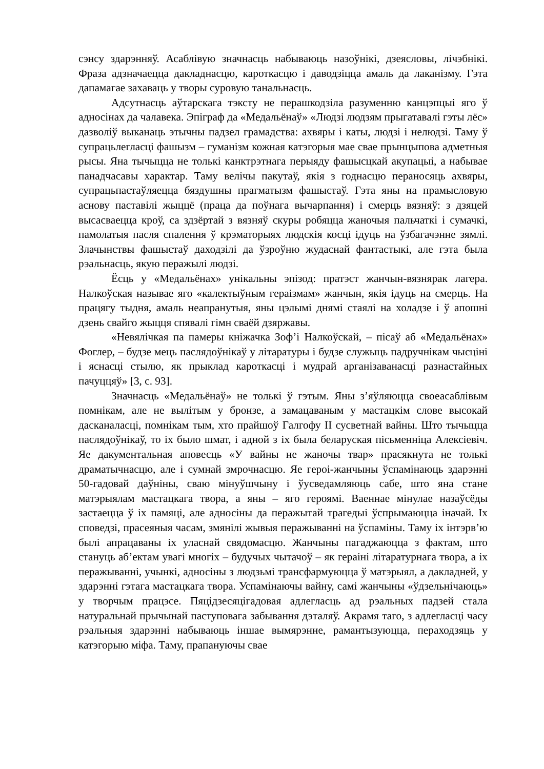сэнсу здарэнняў. Асаблівую значнасць набываюць назоўнікі, дзеясловы, лічэбнікі. Фраза адзначаецца дакладнасцю, кароткасцю і даводзіцца амаль да лаканізму. Гэта дапамагае захаваць у творы суровую танальнасць.
Адсутнасць аўтарскага тэксту не перашкодзіла разуменню канцэпцыі яго ў адносінах да чалавека. Эпіграф да «Медальёнаў» «Людзі людзям прыгатавалі гэты лёс» дазволіў выканаць этычны падзел грамадства: ахвяры і каты, людзі і нелюдзі. Таму ў супрацьлегласці фашызм – гуманізм кожная катэгорыя мае свае прынцыпова адметныя рысы. Яна тычыцца не толькі канктрэтнага перыяду фашысцкай акупацыі, а набывае панадчасавы характар. Таму велічы пакутаў, якія з годнасцю пераносяць ахвяры, супрацьпастаўляецца бяздушны прагматызм фашыстаў. Гэта яны на прамысловую аснову паставілі жыццё (праца да поўнага вычарпання) і смерць вязняў: з дзяцей высасваецца кроў, са здзёртай з вязняў скуры робяцца жаночыя пальчаткі і сумачкі, памолатыя пасля спалення ў крэматорыях людскія косці ідуць на ўзбагачэнне зямлі. Злачынствы фашыстаў даходзілі да ўзроўню жудаснай фантастыкі, але гэта была рэальнасць, якую перажылі людзі.
Ёсць у «Медальёнах» унікальны эпізод: пратэст жанчын-вязнярак лагера. Налкоўская называе яго «калектыўным гераізмам» жанчын, якія ідуць на смерць. На працягу тыдня, амаль неапранутыя, яны цэлымі днямі стаялі на холадзе і ў апошні дзень свайго жыцця спявалі гімн сваёй дзяржавы.
«Невялічкая па памеры кніжачка Зоф’і Налкоўскай, – пісаў аб «Медальёнах» Фоглер, – будзе мець паслядоўнікаў у літаратуры і будзе служыць падручнікам чысціні і яснасці стылю, як прыклад кароткасці і мудрай арганізаванасці разнастайных пачуццяў» [3, с. 93].
Значнасць «Медальёнаў» не толькі ў гэтым. Яны з’яўляюцца своеасаблівым помнікам, але не вылітым у бронзе, а замацаваным у мастацкім слове высокай дасканаласці, помнікам тым, хто прайшоў Галгофу II сусветнай вайны. Што тычыцца паслядоўнікаў, то іх было шмат, і адной з іх была беларуская пісьменніца Алексіевіч. Яе дакументальная аповесць «У вайны не жаночы твар» прасякнута не толькі драматычнасцю, але і сумнай змрочнасцю. Яе героі-жанчыны ўспамінаюць здарэнні 50-гадовай даўніны, сваю мінуўшчыну і ўусведамляюць сабе, што яна стане матэрыялам мастацкага твора, а яны – яго героямі. Ваеннае мінулае назаўсёды застаецца ў іх памяці, але адносіны да перажытай трагедыі ўспрымаюцца іначай. Іх споведзі, прасеяныя часам, змянілі жывыя перажыванні на ўспаміны. Таму іх інтэрв’ю былі апрацаваны іх уласнай свядомасцю. Жанчыны пагаджаюцца з фактам, што стануць аб’ектам увагі многіх – будучых чытачоў – як гераіні літаратурнага твора, а іх перажыванні, учынкі, адносіны з людзьмі трансфармуюцца ў матэрыял, а дакладней, у здарэнні гэтага мастацкага твора. Успамінаючы вайну, самі жанчыны «ўдзельнічаюць» у творчым працэсе. Пяцідзесяцігадовая адлегласць ад рэальных падзей стала натуральнай прычынай паступовага забывання дэталяў. Акрамя таго, з адлегласці часу рэальныя здарэнні набываюць іншае вымярэнне, рамантызуюцца, пераходзяць у катэгорыю міфа. Таму, прапануючы свае